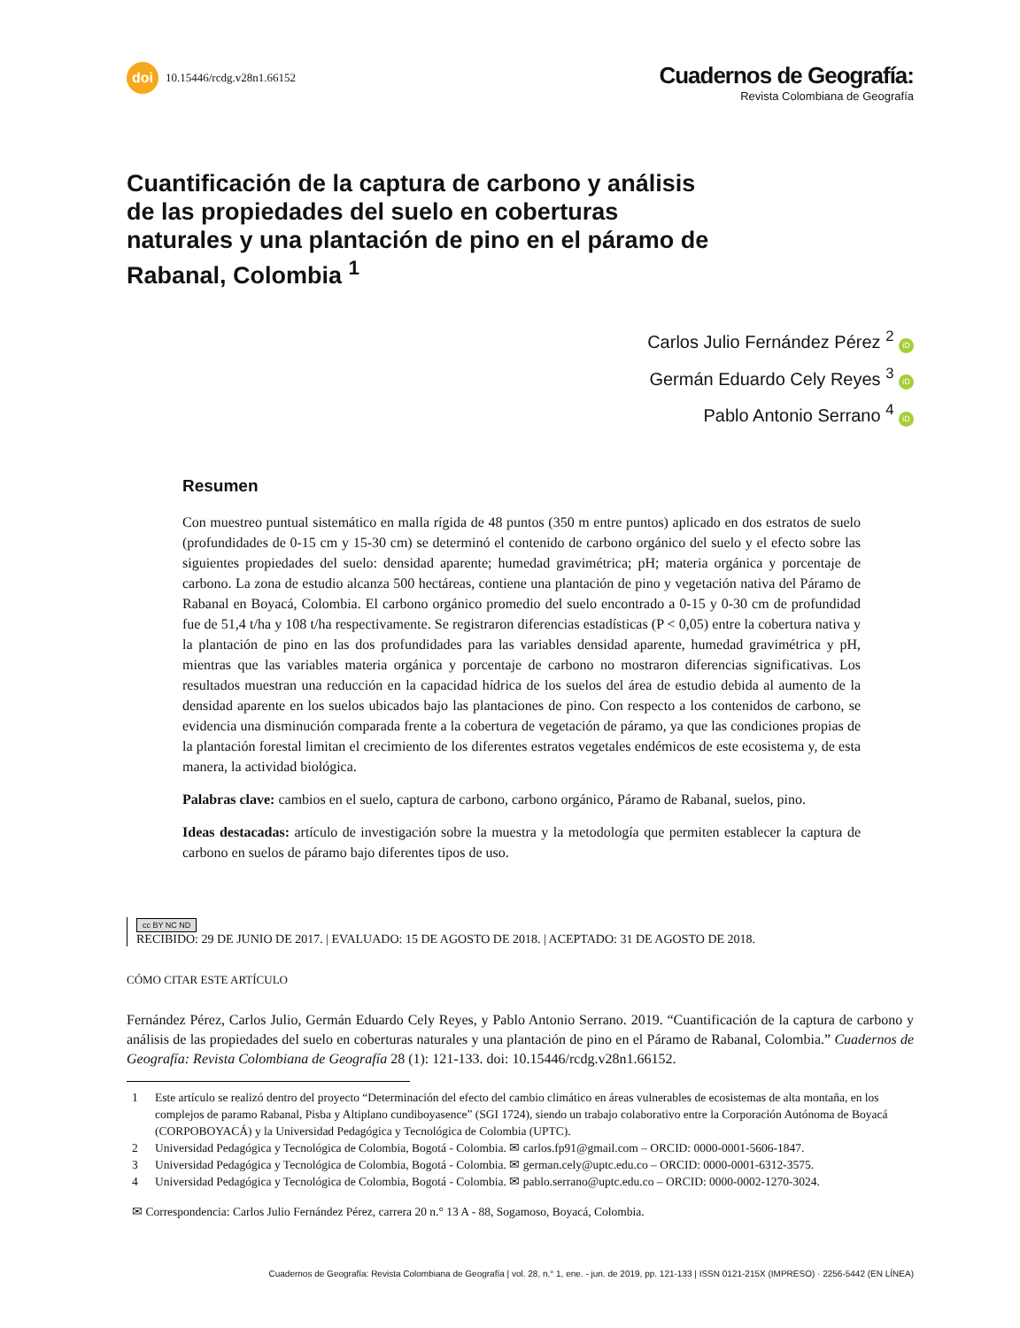doi 10.15446/rcdg.v28n1.66152
Cuadernos de Geografía:
Revista Colombiana de Geografía
Cuantificación de la captura de carbono y análisis de las propiedades del suelo en coberturas naturales y una plantación de pino en el páramo de Rabanal, Colombia <sup>1</sup>
Carlos Julio Fernández Pérez <sup>2</sup> iD
Germán Eduardo Cely Reyes <sup>3</sup> iD
Pablo Antonio Serrano <sup>4</sup> iD
Resumen
Con muestreo puntual sistemático en malla rígida de 48 puntos (350 m entre puntos) aplicado en dos estratos de suelo (profundidades de 0-15 cm y 15-30 cm) se determinó el contenido de carbono orgánico del suelo y el efecto sobre las siguientes propiedades del suelo: densidad aparente; humedad gravimétrica; pH; materia orgánica y porcentaje de carbono. La zona de estudio alcanza 500 hectáreas, contiene una plantación de pino y vegetación nativa del Páramo de Rabanal en Boyacá, Colombia. El carbono orgánico promedio del suelo encontrado a 0-15 y 0-30 cm de profundidad fue de 51,4 t/ha y 108 t/ha respectivamente. Se registraron diferencias estadísticas (P < 0,05) entre la cobertura nativa y la plantación de pino en las dos profundidades para las variables densidad aparente, humedad gravimétrica y pH, mientras que las variables materia orgánica y porcentaje de carbono no mostraron diferencias significativas. Los resultados muestran una reducción en la capacidad hídrica de los suelos del área de estudio debida al aumento de la densidad aparente en los suelos ubicados bajo las plantaciones de pino. Con respecto a los contenidos de carbono, se evidencia una disminución comparada frente a la cobertura de vegetación de páramo, ya que las condiciones propias de la plantación forestal limitan el crecimiento de los diferentes estratos vegetales endémicos de este ecosistema y, de esta manera, la actividad biológica.
Palabras clave: cambios en el suelo, captura de carbono, carbono orgánico, Páramo de Rabanal, suelos, pino.
Ideas destacadas: artículo de investigación sobre la muestra y la metodología que permiten establecer la captura de carbono en suelos de páramo bajo diferentes tipos de uso.
cc BY NC ND
RECIBIDO: 29 DE JUNIO DE 2017. | EVALUADO: 15 DE AGOSTO DE 2018. | ACEPTADO: 31 DE AGOSTO DE 2018.
CÓMO CITAR ESTE ARTÍCULO
Fernández Pérez, Carlos Julio, Germán Eduardo Cely Reyes, y Pablo Antonio Serrano. 2019. “Cuantificación de la captura de carbono y análisis de las propiedades del suelo en coberturas naturales y una plantación de pino en el Páramo de Rabanal, Colombia.” Cuadernos de Geografía: Revista Colombiana de Geografía 28 (1): 121-133. doi: 10.15446/rcdg.v28n1.66152.
1 Este artículo se realizó dentro del proyecto “Determinación del efecto del cambio climático en áreas vulnerables de ecosistemas de alta montaña, en los complejos de paramo Rabanal, Pisba y Altiplano cundiboyasence” (SGI 1724), siendo un trabajo colaborativo entre la Corporación Autónoma de Boyacá (CORPOBOYACÁ) y la Universidad Pedagógica y Tecnológica de Colombia (UPTC).
2 Universidad Pedagógica y Tecnológica de Colombia, Bogotá - Colombia. ✉ carlos.fp91@gmail.com – ORCID: 0000-0001-5606-1847.
3 Universidad Pedagógica y Tecnológica de Colombia, Bogotá - Colombia. ✉ german.cely@uptc.edu.co – ORCID: 0000-0001-6312-3575.
4 Universidad Pedagógica y Tecnológica de Colombia, Bogotá - Colombia. ✉ pablo.serrano@uptc.edu.co – ORCID: 0000-0002-1270-3024.
✉ Correspondencia: Carlos Julio Fernández Pérez, carrera 20 n.° 13 A - 88, Sogamoso, Boyacá, Colombia.
Cuadernos de Geografía: Revista Colombiana de Geografía | vol. 28, n.° 1, ene. - jun. de 2019, pp. 121-133 | ISSN 0121-215X (IMPRESO) · 2256-5442 (EN LÍNEA)